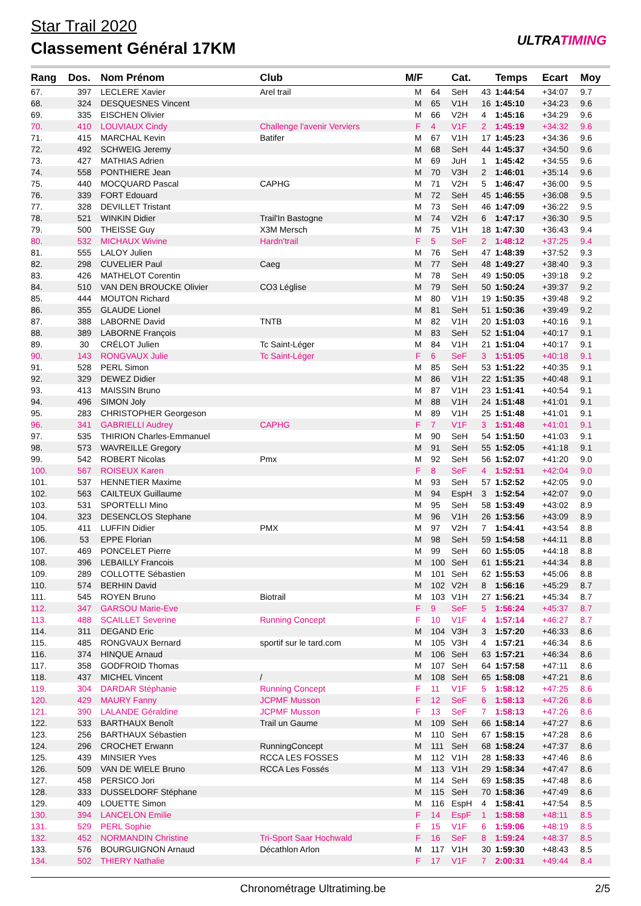Star Trail 2020
Classement Général 17KM
ULTRATIMING
| Rang | Dos. | Nom Prénom | Club | M/F | | Cat. | | Temps | Ecart | Moy |
| --- | --- | --- | --- | --- | --- | --- | --- | --- | --- | --- |
| 67. | 397 | LECLERE Xavier | Arel trail | M | 64 | SeH | 43 | 1:44:54 | +34:07 | 9.7 |
| 68. | 324 | DESQUESNES Vincent | | M | 65 | V1H | 16 | 1:45:10 | +34:23 | 9.6 |
| 69. | 335 | EISCHEN Olivier | | M | 66 | V2H | 4 | 1:45:16 | +34:29 | 9.6 |
| 70. | 410 | LOUVIAUX Cindy | Challenge l'avenir Verviers | F | 4 | V1F | 2 | 1:45:19 | +34:32 | 9.6 |
| 71. | 415 | MARCHAL Kevin | Batifer | M | 67 | V1H | 17 | 1:45:23 | +34:36 | 9.6 |
| 72. | 492 | SCHWEIG Jeremy | | M | 68 | SeH | 44 | 1:45:37 | +34:50 | 9.6 |
| 73. | 427 | MATHIAS Adrien | | M | 69 | JuH | 1 | 1:45:42 | +34:55 | 9.6 |
| 74. | 558 | PONTHIERE Jean | | M | 70 | V3H | 2 | 1:46:01 | +35:14 | 9.6 |
| 75. | 440 | MOCQUARD Pascal | CAPHG | M | 71 | V2H | 5 | 1:46:47 | +36:00 | 9.5 |
| 76. | 339 | FORT Edouard | | M | 72 | SeH | 45 | 1:46:55 | +36:08 | 9.5 |
| 77. | 328 | DEVILLET Tristant | | M | 73 | SeH | 46 | 1:47:09 | +36:22 | 9.5 |
| 78. | 521 | WINKIN Didier | Trail'In Bastogne | M | 74 | V2H | 6 | 1:47:17 | +36:30 | 9.5 |
| 79. | 500 | THEISSE Guy | X3M Mersch | M | 75 | V1H | 18 | 1:47:30 | +36:43 | 9.4 |
| 80. | 532 | MICHAUX Wivine | Hardn'trail | F | 5 | SeF | 2 | 1:48:12 | +37:25 | 9.4 |
| 81. | 555 | LALOY Julien | | M | 76 | SeH | 47 | 1:48:39 | +37:52 | 9.3 |
| 82. | 298 | CUVELIER Paul | Caeg | M | 77 | SeH | 48 | 1:49:27 | +38:40 | 9.3 |
| 83. | 426 | MATHELOT Corentin | | M | 78 | SeH | 49 | 1:50:05 | +39:18 | 9.2 |
| 84. | 510 | VAN DEN BROUCKE Olivier | CO3 Léglise | M | 79 | SeH | 50 | 1:50:24 | +39:37 | 9.2 |
| 85. | 444 | MOUTON Richard | | M | 80 | V1H | 19 | 1:50:35 | +39:48 | 9.2 |
| 86. | 355 | GLAUDE Lionel | | M | 81 | SeH | 51 | 1:50:36 | +39:49 | 9.2 |
| 87. | 388 | LABORNE David | TNTB | M | 82 | V1H | 20 | 1:51:03 | +40:16 | 9.1 |
| 88. | 389 | LABORNE François | | M | 83 | SeH | 52 | 1:51:04 | +40:17 | 9.1 |
| 89. | 30 | CRÉLOT Julien | Tc Saint-Léger | M | 84 | V1H | 21 | 1:51:04 | +40:17 | 9.1 |
| 90. | 143 | RONGVAUX Julie | Tc Saint-Léger | F | 6 | SeF | 3 | 1:51:05 | +40:18 | 9.1 |
| 91. | 528 | PERL Simon | | M | 85 | SeH | 53 | 1:51:22 | +40:35 | 9.1 |
| 92. | 329 | DEWEZ Didier | | M | 86 | V1H | 22 | 1:51:35 | +40:48 | 9.1 |
| 93. | 413 | MAISSIN Bruno | | M | 87 | V1H | 23 | 1:51:41 | +40:54 | 9.1 |
| 94. | 496 | SIMON Joly | | M | 88 | V1H | 24 | 1:51:48 | +41:01 | 9.1 |
| 95. | 283 | CHRISTOPHER Georgeson | | M | 89 | V1H | 25 | 1:51:48 | +41:01 | 9.1 |
| 96. | 341 | GABRIELLI Audrey | CAPHG | F | 7 | V1F | 3 | 1:51:48 | +41:01 | 9.1 |
| 97. | 535 | THIRION Charles-Emmanuel | | M | 90 | SeH | 54 | 1:51:50 | +41:03 | 9.1 |
| 98. | 573 | WAVREILLE Gregory | | M | 91 | SeH | 55 | 1:52:05 | +41:18 | 9.1 |
| 99. | 542 | ROBERT Nicolas | Pmx | M | 92 | SeH | 56 | 1:52:07 | +41:20 | 9.0 |
| 100. | 567 | ROISEUX Karen | | F | 8 | SeF | 4 | 1:52:51 | +42:04 | 9.0 |
| 101. | 537 | HENNETIER Maxime | | M | 93 | SeH | 57 | 1:52:52 | +42:05 | 9.0 |
| 102. | 563 | CAILTEUX Guillaume | | M | 94 | EspH | 3 | 1:52:54 | +42:07 | 9.0 |
| 103. | 531 | SPORTELLI Mino | | M | 95 | SeH | 58 | 1:53:49 | +43:02 | 8.9 |
| 104. | 323 | DESENCLOS Stephane | | M | 96 | V1H | 26 | 1:53:56 | +43:09 | 8.9 |
| 105. | 411 | LUFFIN Didier | PMX | M | 97 | V2H | 7 | 1:54:41 | +43:54 | 8.8 |
| 106. | 53 | EPPE Florian | | M | 98 | SeH | 59 | 1:54:58 | +44:11 | 8.8 |
| 107. | 469 | PONCELET Pierre | | M | 99 | SeH | 60 | 1:55:05 | +44:18 | 8.8 |
| 108. | 396 | LEBAILLY Francois | | M | 100 | SeH | 61 | 1:55:21 | +44:34 | 8.8 |
| 109. | 289 | COLLOTTE Sébastien | | M | 101 | SeH | 62 | 1:55:53 | +45:06 | 8.8 |
| 110. | 574 | BERHIN David | | M | 102 | V2H | 8 | 1:56:16 | +45:29 | 8.7 |
| 111. | 545 | ROYEN Bruno | Biotrail | M | 103 | V1H | 27 | 1:56:21 | +45:34 | 8.7 |
| 112. | 347 | GARSOU Marie-Eve | | F | 9 | SeF | 5 | 1:56:24 | +45:37 | 8.7 |
| 113. | 488 | SCAILLET Severine | Running Concept | F | 10 | V1F | 4 | 1:57:14 | +46:27 | 8.7 |
| 114. | 311 | DEGAND Eric | | M | 104 | V3H | 3 | 1:57:20 | +46:33 | 8.6 |
| 115. | 485 | RONGVAUX Bernard | sportif sur le tard.com | M | 105 | V3H | 4 | 1:57:21 | +46:34 | 8.6 |
| 116. | 374 | HINQUE Arnaud | | M | 106 | SeH | 63 | 1:57:21 | +46:34 | 8.6 |
| 117. | 358 | GODFROID Thomas | | M | 107 | SeH | 64 | 1:57:58 | +47:11 | 8.6 |
| 118. | 437 | MICHEL Vincent | / | M | 108 | SeH | 65 | 1:58:08 | +47:21 | 8.6 |
| 119. | 304 | DARDAR Stéphanie | Running Concept | F | 11 | V1F | 5 | 1:58:12 | +47:25 | 8.6 |
| 120. | 429 | MAURY Fanny | JCPMF Musson | F | 12 | SeF | 6 | 1:58:13 | +47:26 | 8.6 |
| 121. | 390 | LALANDE Géraldine | JCPMF Musson | F | 13 | SeF | 7 | 1:58:13 | +47:26 | 8.6 |
| 122. | 533 | BARTHAUX Benoît | Trail un Gaume | M | 109 | SeH | 66 | 1:58:14 | +47:27 | 8.6 |
| 123. | 256 | BARTHAUX Sébastien | | M | 110 | SeH | 67 | 1:58:15 | +47:28 | 8.6 |
| 124. | 296 | CROCHET Erwann | RunningConcept | M | 111 | SeH | 68 | 1:58:24 | +47:37 | 8.6 |
| 125. | 439 | MINSIER Yves | RCCA LES FOSSES | M | 112 | V1H | 28 | 1:58:33 | +47:46 | 8.6 |
| 126. | 509 | VAN DE WIELE Bruno | RCCA Les Fossés | M | 113 | V1H | 29 | 1:58:34 | +47:47 | 8.6 |
| 127. | 458 | PERSICO Jori | | M | 114 | SeH | 69 | 1:58:35 | +47:48 | 8.6 |
| 128. | 333 | DUSSELDORF Stéphane | | M | 115 | SeH | 70 | 1:58:36 | +47:49 | 8.6 |
| 129. | 409 | LOUETTE Simon | | M | 116 | EspH | 4 | 1:58:41 | +47:54 | 8.5 |
| 130. | 394 | LANCELON Emilie | | F | 14 | EspF | 1 | 1:58:58 | +48:11 | 8.5 |
| 131. | 529 | PERL Sophie | | F | 15 | V1F | 6 | 1:59:06 | +48:19 | 8.5 |
| 132. | 452 | NORMANDIN Christine | Tri-Sport Saar Hochwald | F | 16 | SeF | 8 | 1:59:24 | +48:37 | 8.5 |
| 133. | 576 | BOURGUIGNON Arnaud | Décathlon Arlon | M | 117 | V1H | 30 | 1:59:30 | +48:43 | 8.5 |
| 134. | 502 | THIERY Nathalie | | F | 17 | V1F | 7 | 2:00:31 | +49:44 | 8.4 |
Chronométrage Ultratiming.be 2/5